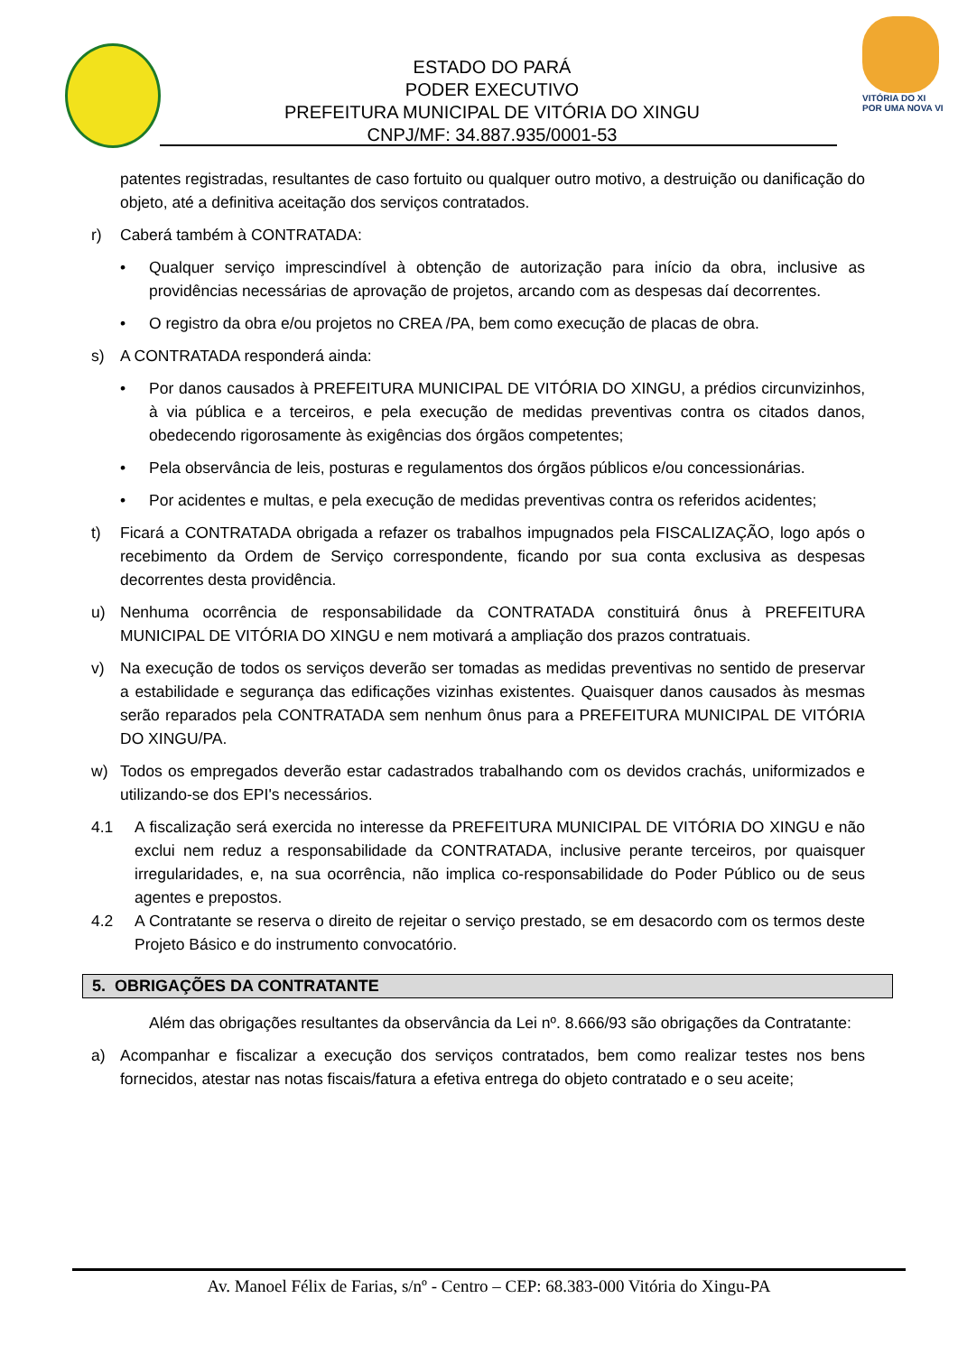VITÓRIA DO XI
POR UMA NOVA VI
ESTADO DO PARÁ
PODER EXECUTIVO
PREFEITURA MUNICIPAL DE VITÓRIA DO XINGU
CNPJ/MF: 34.887.935/0001-53
patentes registradas, resultantes de caso fortuito ou qualquer outro motivo, a destruição ou danificação do objeto, até a definitiva aceitação dos serviços contratados.
r) Caberá também à CONTRATADA:
• Qualquer serviço imprescindível à obtenção de autorização para início da obra, inclusive as providências necessárias de aprovação de projetos, arcando com as despesas daí decorrentes.
• O registro da obra e/ou projetos no CREA /PA, bem como execução de placas de obra.
s) A CONTRATADA responderá ainda:
• Por danos causados à PREFEITURA MUNICIPAL DE VITÓRIA DO XINGU, a prédios circunvizinhos, à via pública e a terceiros, e pela execução de medidas preventivas contra os citados danos, obedecendo rigorosamente às exigências dos órgãos competentes;
• Pela observância de leis, posturas e regulamentos dos órgãos públicos e/ou concessionárias.
• Por acidentes e multas, e pela execução de medidas preventivas contra os referidos acidentes;
t) Ficará a CONTRATADA obrigada a refazer os trabalhos impugnados pela FISCALIZAÇÃO, logo após o recebimento da Ordem de Serviço correspondente, ficando por sua conta exclusiva as despesas decorrentes desta providência.
u) Nenhuma ocorrência de responsabilidade da CONTRATADA constituirá ônus à PREFEITURA MUNICIPAL DE VITÓRIA DO XINGU e nem motivará a ampliação dos prazos contratuais.
v) Na execução de todos os serviços deverão ser tomadas as medidas preventivas no sentido de preservar a estabilidade e segurança das edificações vizinhas existentes. Quaisquer danos causados às mesmas serão reparados pela CONTRATADA sem nenhum ônus para a PREFEITURA MUNICIPAL DE VITÓRIA DO XINGU/PA.
w) Todos os empregados deverão estar cadastrados trabalhando com os devidos crachás, uniformizados e utilizando-se dos EPI's necessários.
4.1 A fiscalização será exercida no interesse da PREFEITURA MUNICIPAL DE VITÓRIA DO XINGU e não exclui nem reduz a responsabilidade da CONTRATADA, inclusive perante terceiros, por quaisquer irregularidades, e, na sua ocorrência, não implica co-responsabilidade do Poder Público ou de seus agentes e prepostos.
4.2 A Contratante se reserva o direito de rejeitar o serviço prestado, se em desacordo com os termos deste Projeto Básico e do instrumento convocatório.
5. OBRIGAÇÕES DA CONTRATANTE
Além das obrigações resultantes da observância da Lei nº. 8.666/93 são obrigações da Contratante:
a) Acompanhar e fiscalizar a execução dos serviços contratados, bem como realizar testes nos bens fornecidos, atestar nas notas fiscais/fatura a efetiva entrega do objeto contratado e o seu aceite;
Av. Manoel Félix de Farias, s/nº - Centro – CEP: 68.383-000 Vitória do Xingu-PA